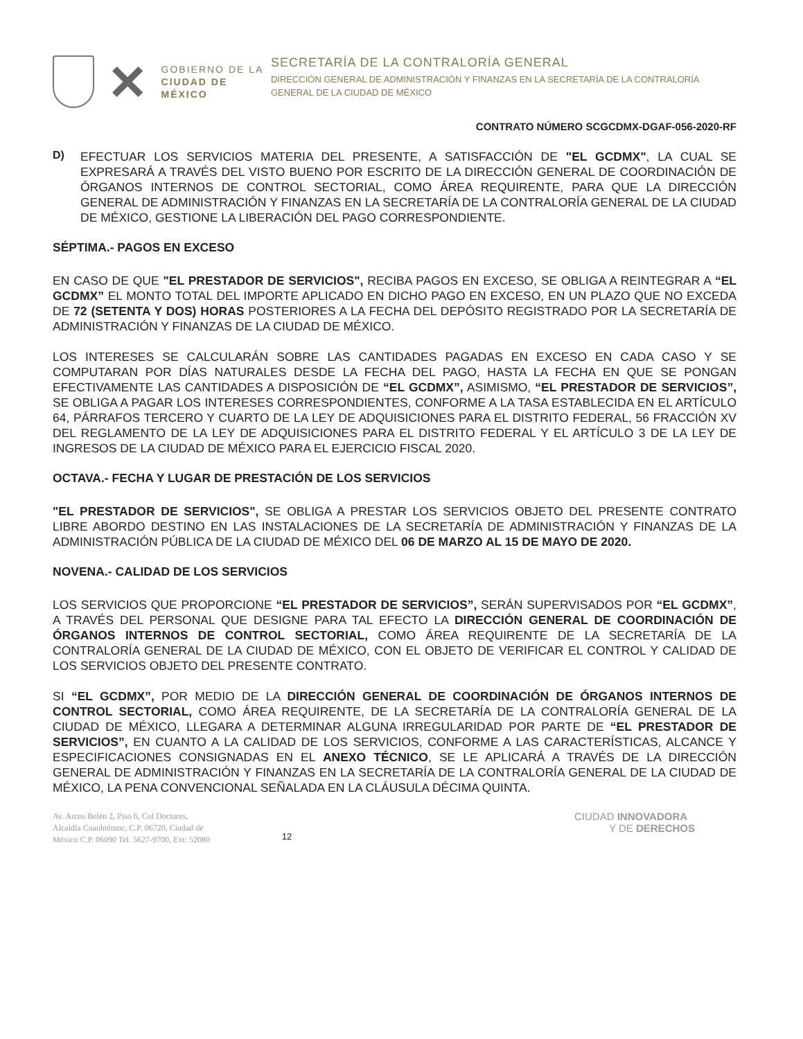GOBIERNO DE LA
CIUDAD DE MÉXICO
SECRETARÍA DE LA CONTRALORÍA GENERAL
DIRECCIÓN GENERAL DE ADMINISTRACIÓN Y FINANZAS EN LA SECRETARÍA DE LA CONTRALORÍA GENERAL DE LA CIUDAD DE MÉXICO
CONTRATO NÚMERO SCGCDMX-DGAF-056-2020-RF
D)
EFECTUAR LOS SERVICIOS MATERIA DEL PRESENTE, A SATISFACCIÓN DE "EL GCDMX", LA CUAL SE EXPRESARÁ A TRAVÉS DEL VISTO BUENO POR ESCRITO DE LA DIRECCIÓN GENERAL DE COORDINACIÓN DE ÓRGANOS INTERNOS DE CONTROL SECTORIAL, COMO ÁREA REQUIRENTE, PARA QUE LA DIRECCIÓN GENERAL DE ADMINISTRACIÓN Y FINANZAS EN LA SECRETARÍA DE LA CONTRALORÍA GENERAL DE LA CIUDAD DE MÉXICO, GESTIONE LA LIBERACIÓN DEL PAGO CORRESPONDIENTE.
SÉPTIMA.- PAGOS EN EXCESO
EN CASO DE QUE "EL PRESTADOR DE SERVICIOS", RECIBA PAGOS EN EXCESO, SE OBLIGA A REINTEGRAR A “EL GCDMX” EL MONTO TOTAL DEL IMPORTE APLICADO EN DICHO PAGO EN EXCESO, EN UN PLAZO QUE NO EXCEDA DE 72 (SETENTA Y DOS) HORAS POSTERIORES A LA FECHA DEL DEPÓSITO REGISTRADO POR LA SECRETARÍA DE ADMINISTRACIÓN Y FINANZAS DE LA CIUDAD DE MÉXICO.
LOS INTERESES SE CALCULARÁN SOBRE LAS CANTIDADES PAGADAS EN EXCESO EN CADA CASO Y SE COMPUTARAN POR DÍAS NATURALES DESDE LA FECHA DEL PAGO, HASTA LA FECHA EN QUE SE PONGAN EFECTIVAMENTE LAS CANTIDADES A DISPOSICIÓN DE “EL GCDMX”, ASIMISMO, “EL PRESTADOR DE SERVICIOS”, SE OBLIGA A PAGAR LOS INTERESES CORRESPONDIENTES, CONFORME A LA TASA ESTABLECIDA EN EL ARTÍCULO 64, PÁRRAFOS TERCERO Y CUARTO DE LA LEY DE ADQUISICIONES PARA EL DISTRITO FEDERAL, 56 FRACCIÓN XV DEL REGLAMENTO DE LA LEY DE ADQUISICIONES PARA EL DISTRITO FEDERAL Y EL ARTÍCULO 3 DE LA LEY DE INGRESOS DE LA CIUDAD DE MÉXICO PARA EL EJERCICIO FISCAL 2020.
OCTAVA.- FECHA Y LUGAR DE PRESTACIÓN DE LOS SERVICIOS
"EL PRESTADOR DE SERVICIOS", SE OBLIGA A PRESTAR LOS SERVICIOS OBJETO DEL PRESENTE CONTRATO LIBRE ABORDO DESTINO EN LAS INSTALACIONES DE LA SECRETARÍA DE ADMINISTRACIÓN Y FINANZAS DE LA ADMINISTRACIÓN PÚBLICA DE LA CIUDAD DE MÉXICO DEL 06 DE MARZO AL 15 DE MAYO DE 2020.
NOVENA.- CALIDAD DE LOS SERVICIOS
LOS SERVICIOS QUE PROPORCIONE “EL PRESTADOR DE SERVICIOS”, SERÁN SUPERVISADOS POR “EL GCDMX”, A TRAVÉS DEL PERSONAL QUE DESIGNE PARA TAL EFECTO LA DIRECCIÓN GENERAL DE COORDINACIÓN DE ÓRGANOS INTERNOS DE CONTROL SECTORIAL, COMO ÁREA REQUIRENTE DE LA SECRETARÍA DE LA CONTRALORÍA GENERAL DE LA CIUDAD DE MÉXICO, CON EL OBJETO DE VERIFICAR EL CONTROL Y CALIDAD DE LOS SERVICIOS OBJETO DEL PRESENTE CONTRATO.
SI “EL GCDMX”, POR MEDIO DE LA DIRECCIÓN GENERAL DE COORDINACIÓN DE ÓRGANOS INTERNOS DE CONTROL SECTORIAL, COMO ÁREA REQUIRENTE, DE LA SECRETARÍA DE LA CONTRALORÍA GENERAL DE LA CIUDAD DE MÉXICO, LLEGARA A DETERMINAR ALGUNA IRREGULARIDAD POR PARTE DE “EL PRESTADOR DE SERVICIOS”, EN CUANTO A LA CALIDAD DE LOS SERVICIOS, CONFORME A LAS CARACTERÍSTICAS, ALCANCE Y ESPECIFICACIONES CONSIGNADAS EN EL ANEXO TÉCNICO, SE LE APLICARÁ A TRAVÉS DE LA DIRECCIÓN GENERAL DE ADMINISTRACIÓN Y FINANZAS EN LA SECRETARÍA DE LA CONTRALORÍA GENERAL DE LA CIUDAD DE MÉXICO, LA PENA CONVENCIONAL SEÑALADA EN LA CLÁUSULA DÉCIMA QUINTA.
Av. Arcos Belén 2, Piso 6, Col Doctores,
Alcaldía Cuauhtémoc, C.P. 06720, Ciudad de
México C.P. 06090 Tel. 5627-9700, Ext: 52080
12
CIUDAD INNOVADORA
Y DE DERECHOS